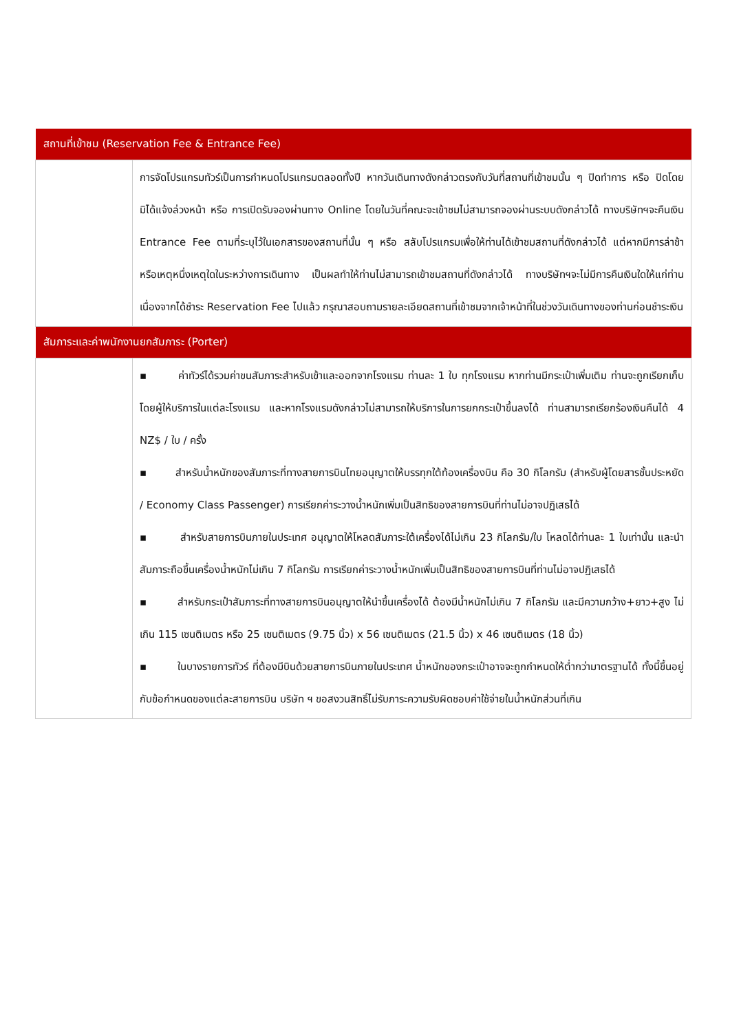| สถานที่เข้าชม (Reservation Fee & Entrance Fee) | |
| --- | --- |
| | การจัดโปรแกรมทัวร์เป็นการกำหนดโปรแกรมตลอดทั้งปี หากวันเดินทางดังกล่าวตรงกับวันที่สถานที่เข้าชมนั้น ๆ ปิดทำการ หรือ ปิดโดยมิได้แจ้งล่วงหน้า หรือ การเปิดรับจองผ่านทาง Online โดยในวันที่คณะจะเข้าชมไม่สามารถจองผ่านระบบดังกล่าวได้ ทางบริษัทฯจะคืนเงิน Entrance Fee ตามที่ระบุไว้ในเอกสารของสถานที่นั้น ๆ หรือ สลับโปรแกรมเพื่อให้ท่านได้เข้าชมสถานที่ดังกล่าวได้ แต่หากมีการล่าช้า หรือเหตุหนึ่งเหตุใดในระหว่างการเดินทาง เป็นผลทำให้ท่านไม่สามารถเข้าชมสถานที่ดังกล่าวได้ ทางบริษัทฯจะไม่มีการคืนเงินใดให้แก่ท่าน เนื่องจากได้ชำระ Reservation Fee ไปแล้ว กรุณาสอบถามรายละเอียดสถานที่เข้าชมจากเจ้าหน้าที่ในช่วงวันเดินทางของท่านก่อนชำระเงิน |
| สัมภาระและค่าพนักงานยกสัมภาระ (Porter) | |
| | ▪ ค่าทัวร์ได้รวมค่าขนสัมภาระสำหรับเข้าและออกจากโรงแรม ท่านละ 1 ใบ ทุกโรงแรม หากท่านมีกระเป๋าเพิ่มเติม ท่านจะถูกเรียกเก็บโดยผู้ให้บริการในแต่ละโรงแรม และหากโรงแรมดังกล่าวไม่สามารถให้บริการในการยกกระเป๋าขึ้นลงได้ ท่านสามารถเรียกร้องเงินคืนได้ 4 NZ$ / ใบ / ครั้ง ▪ สำหรับน้ำหนักของสัมภาระที่ทางสายการบินไทยอนุญาตให้บรรทุกใต้ท้องเครื่องบิน คือ 30 กิโลกรัม (สำหรับผู้โดยสารชั้นประหยัด / Economy Class Passenger) การเรียกค่าระวางน้ำหนักเพิ่มเป็นสิทธิของสายการบินที่ท่านไม่อาจปฏิเสธได้ ▪ สำหรับสายการบินภายในประเทศ อนุญาตให้โหลดสัมภาระใต้เครื่องได้ไม่เกิน 23 กิโลกรัม/ใบ โหลดได้ท่านละ 1 ใบเท่านั้น และนำสัมภาระถือขึ้นเครื่องน้ำหนักไม่เกิน 7 กิโลกรัม การเรียกค่าระวางน้ำหนักเพิ่มเป็นสิทธิของสายการบินที่ท่านไม่อาจปฏิเสธได้ ▪ สำหรับกระเป๋าสัมภาระที่ทางสายการบินอนุญาตให้นำขึ้นเครื่องได้ ต้องมีน้ำหนักไม่เกิน 7 กิโลกรัม และมีความกว้าง+ยาว+สูง ไม่เกิน 115 เซนติเมตร หรือ 25 เซนติเมตร (9.75 นิ้ว) x 56 เซนติเมตร (21.5 นิ้ว) x 46 เซนติเมตร (18 นิ้ว) ▪ ในบางรายการทัวร์ ที่ต้องมีบินด้วยสายการบินภายในประเทศ น้ำหนักของกระเป๋าอาจจะถูกกำหนดให้ต่ำกว่ามาตรฐานได้ ทั้งนี้ขึ้นอยู่กับข้อกำหนดของแต่ละสายการบิน บริษัท ฯ ขอสงวนสิทธิ์ไม่รับภาระความรับผิดชอบค่าใช้จ่ายในน้ำหนักส่วนที่เกิน |